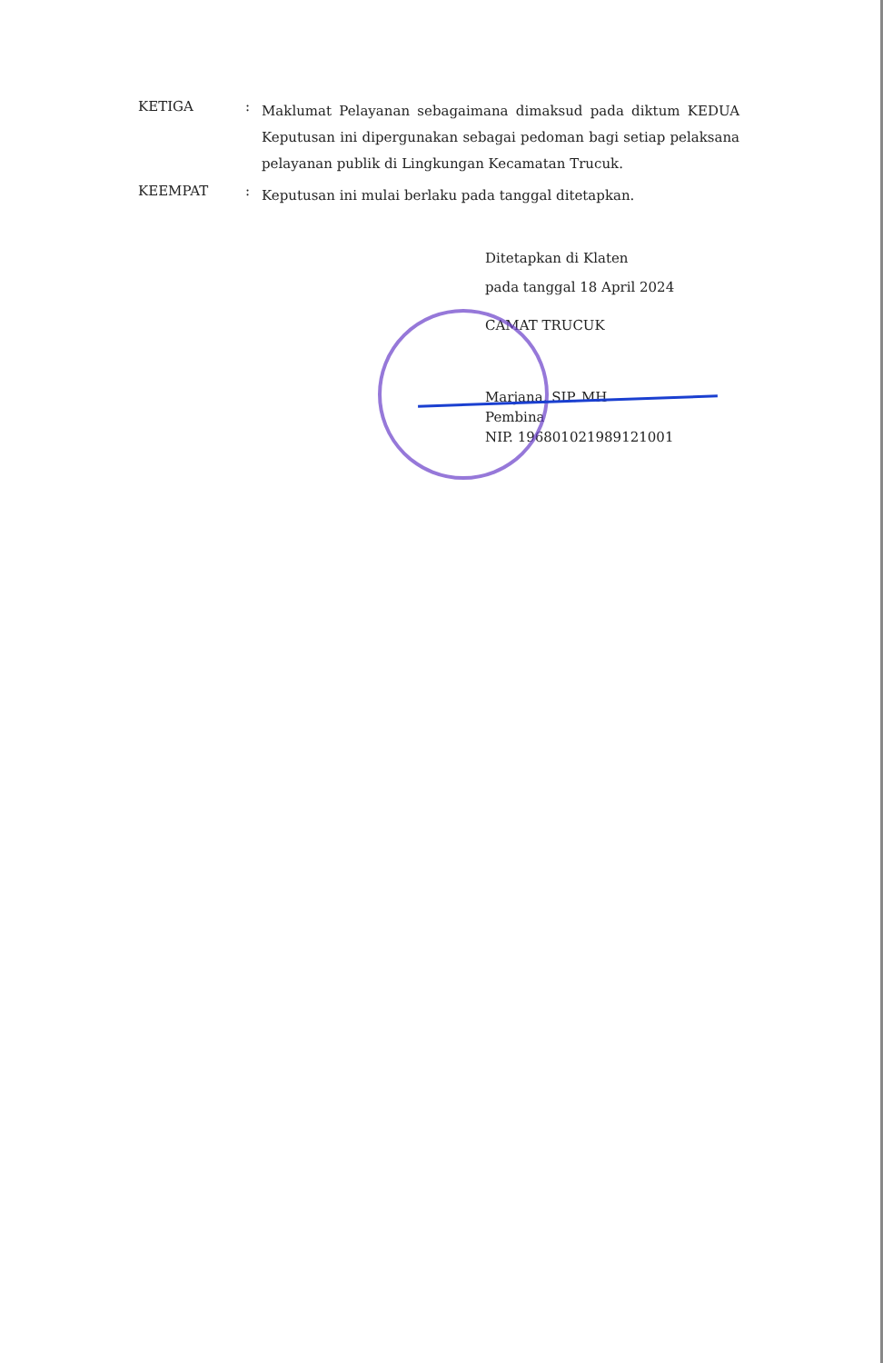KETIGA :
Maklumat Pelayanan sebagaimana dimaksud pada diktum KEDUA Keputusan ini dipergunakan sebagai pedoman bagi setiap pelaksana pelayanan publik di Lingkungan Kecamatan Trucuk.
KEEMPAT :
Keputusan ini mulai berlaku pada tanggal ditetapkan.
Ditetapkan di Klaten
pada tanggal 18 April 2024
CAMAT TRUCUK
Marjana, SIP. MH
Pembina
NIP. 196801021989121001